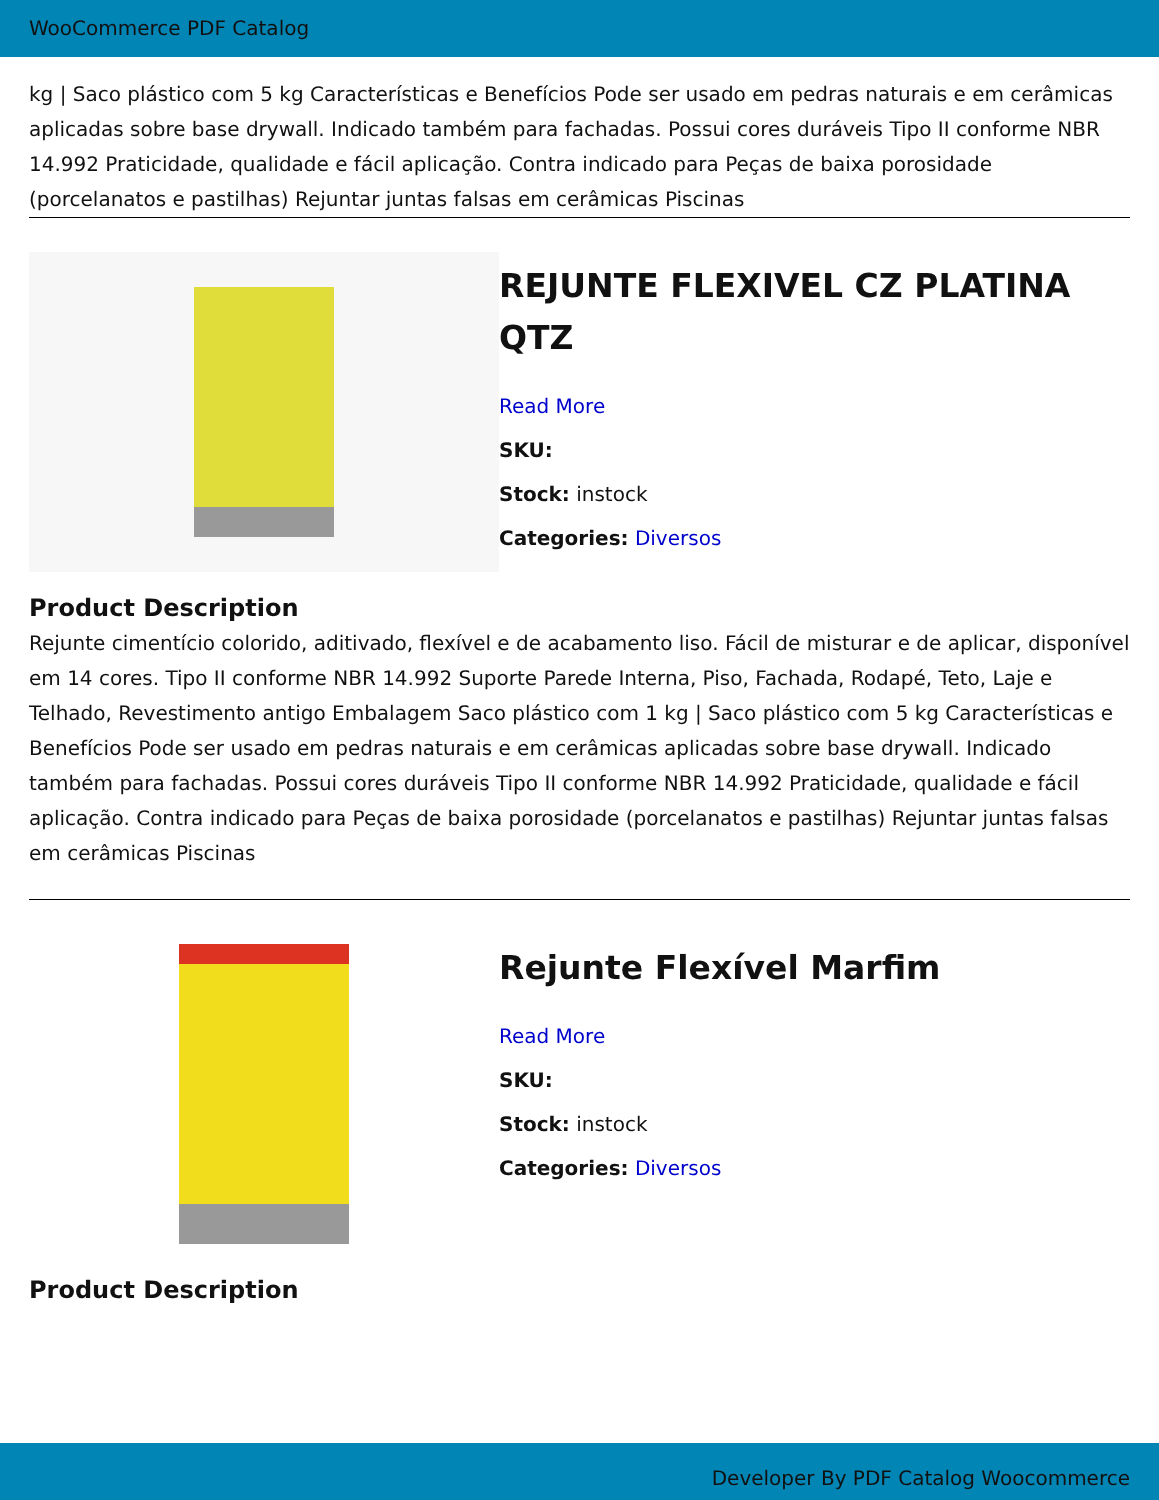WooCommerce PDF Catalog
kg | Saco plástico com 5 kg Características e Benefícios Pode ser usado em pedras naturais e em cerâmicas aplicadas sobre base drywall. Indicado também para fachadas. Possui cores duráveis Tipo II conforme NBR 14.992 Praticidade, qualidade e fácil aplicação. Contra indicado para Peças de baixa porosidade (porcelanatos e pastilhas) Rejuntar juntas falsas em cerâmicas Piscinas
REJUNTE FLEXIVEL CZ PLATINA QTZ
Read More
SKU:
Stock: instock
Categories: Diversos
Product Description
Rejunte cimentício colorido, aditivado, flexível e de acabamento liso. Fácil de misturar e de aplicar, disponível em 14 cores. Tipo II conforme NBR 14.992 Suporte Parede Interna, Piso, Fachada, Rodapé, Teto, Laje e Telhado, Revestimento antigo Embalagem Saco plástico com 1 kg | Saco plástico com 5 kg Características e Benefícios Pode ser usado em pedras naturais e em cerâmicas aplicadas sobre base drywall. Indicado também para fachadas. Possui cores duráveis Tipo II conforme NBR 14.992 Praticidade, qualidade e fácil aplicação. Contra indicado para Peças de baixa porosidade (porcelanatos e pastilhas) Rejuntar juntas falsas em cerâmicas Piscinas
Rejunte Flexível Marfim
Read More
SKU:
Stock: instock
Categories: Diversos
Product Description
Developer By PDF Catalog Woocommerce